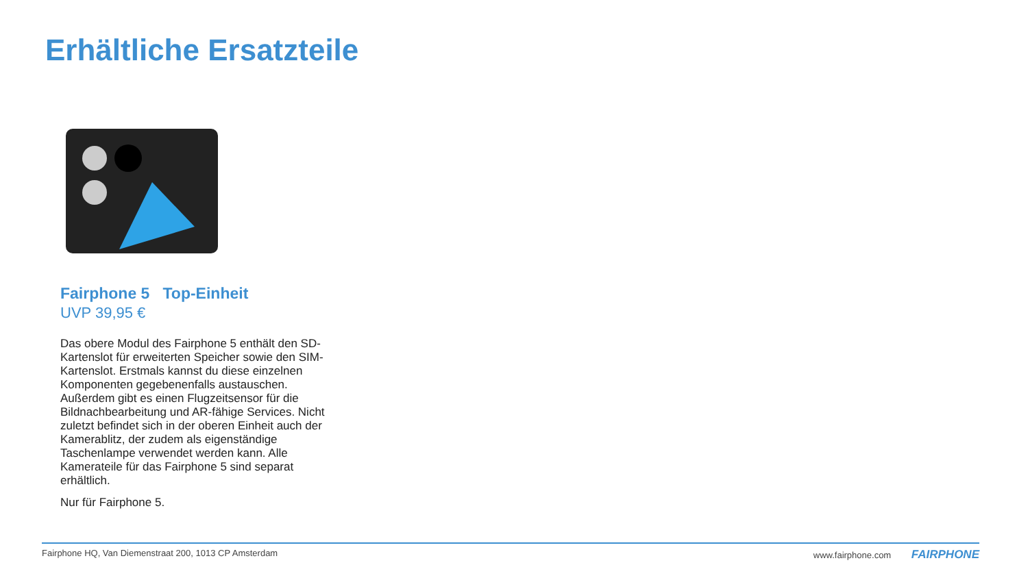Erhältliche Ersatzteile
Fairphone 5 Top-Einheit
UVP 39,95 €
Das obere Modul des Fairphone 5 enthält den SD-Kartenslot für erweiterten Speicher sowie den SIM-Kartenslot. Erstmals kannst du diese einzelnen Komponenten gegebenenfalls austauschen. Außerdem gibt es einen Flugzeitsensor für die Bildnachbearbeitung und AR-fähige Services. Nicht zuletzt befindet sich in der oberen Einheit auch der Kamerablitz, der zudem als eigenständige Taschenlampe verwendet werden kann. Alle Kamerateile für das Fairphone 5 sind separat erhältlich.
Nur für Fairphone 5.
Fairphone HQ, Van Diemenstraat 200, 1013 CP Amsterdam www.fairphone.com FAIRPHONE